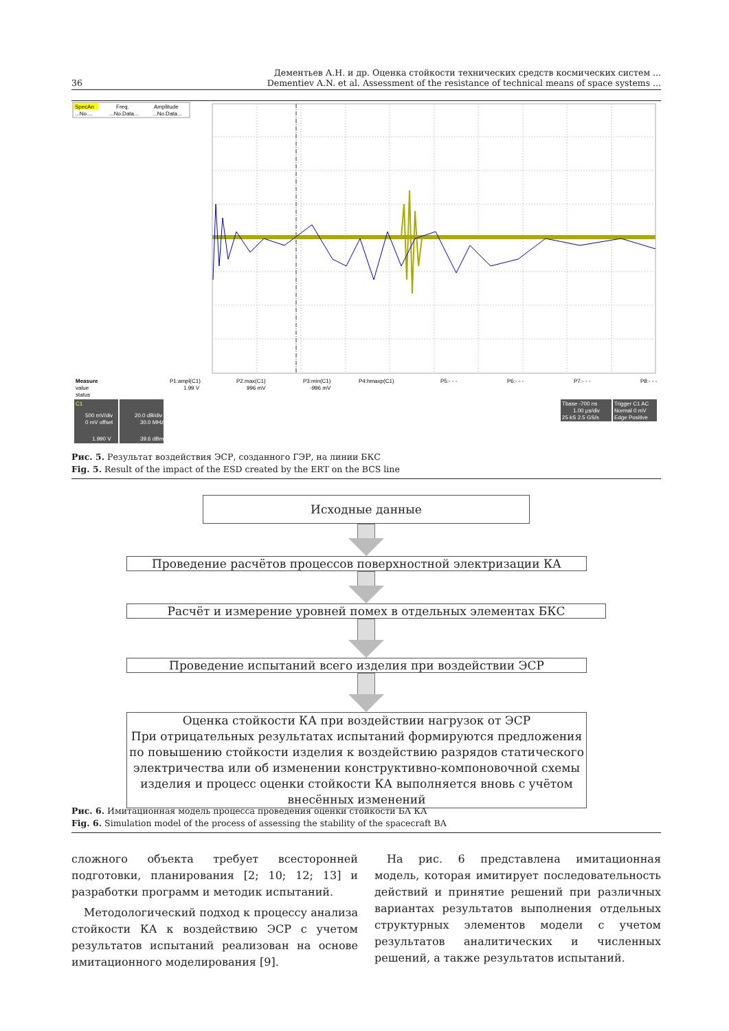Дементьев А.Н. и др. Оценка стойкости технических средств космических систем ...
36 Dementiev A.N. et al. Assessment of the resistance of technical means of space systems ...
SpecAn
Freq.
Amplitude
...No....
...No.Data...
...No.Data...
Measure
value
status
P1:ampl(C1)
1.99 V
P2:max(C1)
996 mV
P3:min(C1)
-996 mV
P4:hmaxp(C1)
P5:- - -
P6:- - -
P7:- - -
P8:- - -
C1
500 mV/div
0 mV offset
1.990 V
20.0 dB/div
30.0 MHz
39.6 dBm
Tbase -700 ns
1.00 µs/div
25 kS 2.5 GS/s
Trigger C1 AC
Normal 0 mV
Edge Positive
Рис. 5. Результат воздействия ЭСР, созданного ГЭР, на линии БКС
Fig. 5. Result of the impact of the ESD created by the ERT on the BCS line
Исходные данные
Проведение расчётов процессов поверхностной электризации КА
Расчёт и измерение уровней помех в отдельных элементах БКС
Проведение испытаний всего изделия при воздействии ЭСР
Оценка стойкости КА при воздействии нагрузок от ЭСР
При отрицательных результатах испытаний формируются предложения по повышению стойкости изделия к воздействию разрядов статического электричества или об изменении конструктивно-компоновочной схемы изделия и процесс оценки стойкости КА выполняется вновь с учётом внесённых изменений
Рис. 6. Имитационная модель процесса проведения оценки стойкости БА КА
Fig. 6. Simulation model of the process of assessing the stability of the spacecraft BA
сложного объекта требует всесторонней подготовки, планирования [2; 10; 12; 13] и разработки программ и методик испытаний.
Методологический подход к процессу анализа стойкости КА к воздействию ЭСР с учетом результатов испытаний реализован на основе имитационного моделирования [9].
На рис. 6 представлена имитационная модель, которая имитирует последовательность действий и принятие решений при различных вариантах результатов выполнения отдельных структурных элементов модели с учетом результатов аналитических и численных решений, а также результатов испытаний.